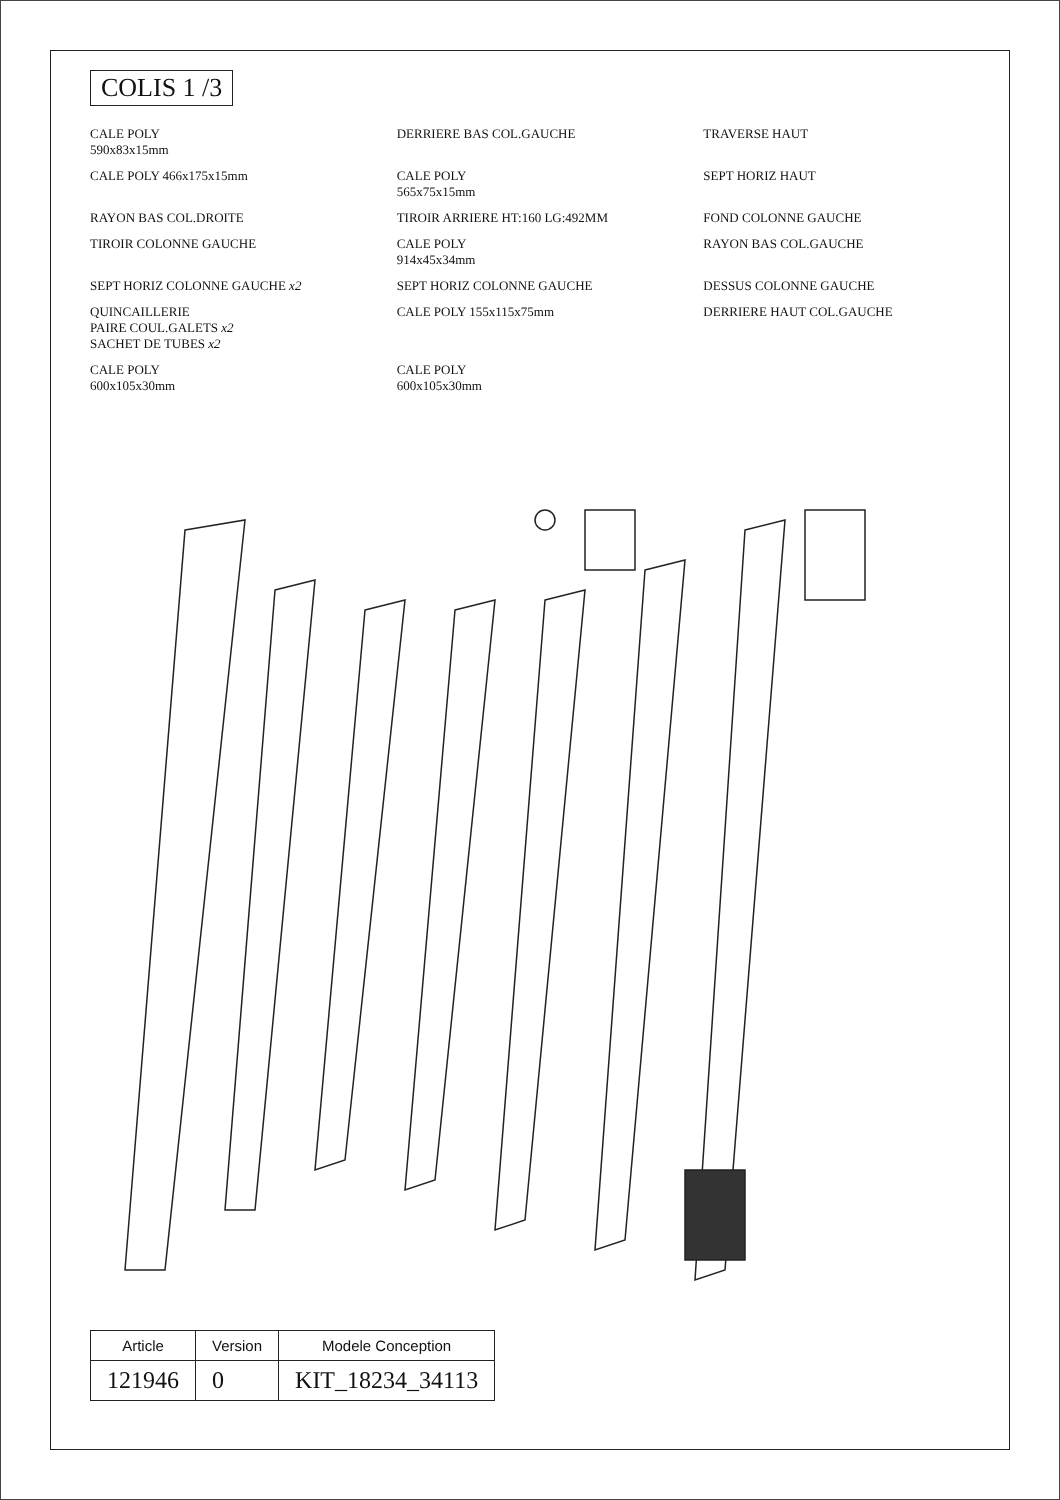COLIS 1 /3
CALE POLY
590x83x15mm
DERRIERE BAS COL.GAUCHE
TRAVERSE HAUT
CALE POLY 466x175x15mm
CALE POLY
565x75x15mm
SEPT HORIZ HAUT
RAYON BAS COL.DROITE
TIROIR ARRIERE HT:160 LG:492MM
FOND COLONNE GAUCHE
TIROIR COLONNE GAUCHE
CALE POLY
914x45x34mm
RAYON BAS COL.GAUCHE
SEPT HORIZ COLONNE GAUCHE x2
SEPT HORIZ COLONNE GAUCHE
DESSUS COLONNE GAUCHE
QUINCAILLERIE
PAIRE COUL.GALETS x2
SACHET DE TUBES x2
CALE POLY 155x115x75mm
DERRIERE HAUT COL.GAUCHE
CALE POLY
600x105x30mm
CALE POLY
600x105x30mm
| Article | Version | Modele Conception |
| --- | --- | --- |
| 121946 | 0 | KIT_18234_34113 |